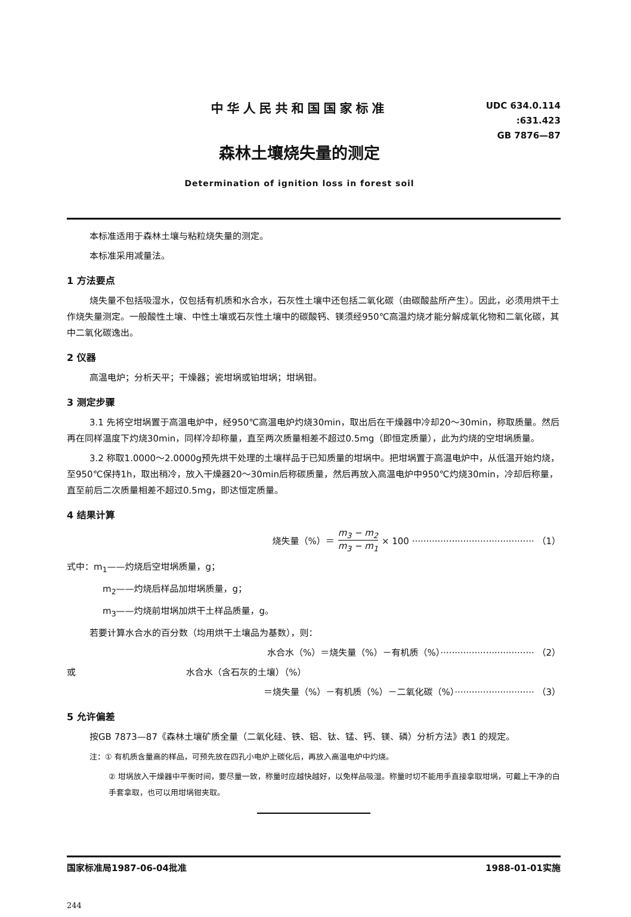中华人民共和国国家标准
森林土壤烧失量的测定
Determination of ignition loss in forest soil
UDC 634.0.114
:631.423
GB 7876—87
本标准适用于森林土壤与粘粒烧失量的测定。
本标准采用减量法。
1 方法要点
烧失量不包括吸湿水，仅包括有机质和水合水，石灰性土壤中还包括二氧化碳（由碳酸盐所产生）。因此，必须用烘干土作烧失量测定。一般酸性土壤、中性土壤或石灰性土壤中的碳酸钙、镁须经950℃高温灼烧才能分解成氧化物和二氧化碳，其中二氧化碳逸出。
2 仪器
高温电炉；分析天平；干燥器；瓷坩埚或铂坩埚；坩埚钳。
3 测定步骤
3.1 先将空坩埚置于高温电炉中，经950℃高温电炉灼烧30min，取出后在干燥器中冷却20～30min，称取质量。然后再在同样温度下灼烧30min，同样冷却称量，直至两次质量相差不超过0.5mg（即恒定质量），此为灼烧的空坩埚质量。
3.2 称取1.0000～2.0000g预先烘干处理的土壤样品于已知质量的坩埚中。把坩埚置于高温电炉中，从低温开始灼烧，至950℃保持1h，取出稍冷，放入干燥器20～30min后称碳质量，然后再放入高温电炉中950℃灼烧30min，冷却后称量，直至前后二次质量相差不超过0.5mg，即达恒定质量。
4 结果计算
烧失量（%）＝ m<sub>3</sub> − m<sub>2</sub> m<sub>3</sub> − m<sub>1</sub> × 100 ··········································· （1）
式中：m<sub>1</sub>——灼烧后空坩埚质量，g；
m<sub>2</sub>——灼烧后样品加坩埚质量，g；
m<sub>3</sub>——灼烧前坩埚加烘干土样品质量，g。
若要计算水合水的百分数（均用烘干土壤品为基数），则：
水合水（%）＝烧失量（%）－有机质（%）································· （2）
或 水合水（含石灰的土壤）（%）
＝烧失量（%）－有机质（%）－二氧化碳（%）···························· （3）
5 允许偏差
按GB 7873—87《森林土壤矿质全量（二氧化硅、铁、铝、钛、锰、钙、镁、磷）分析方法》表1 的规定。
注：① 有机质含量高的样品，可预先放在四孔小电炉上碳化后，再放入高温电炉中灼烧。
② 坩埚放入干燥器中平衡时间，要尽量一致，称量时应越快越好，以免样品吸湿。称量时切不能用手直接拿取坩埚，可戴上干净的白手套拿取，也可以用坩埚钳夹取。
国家标准局1987-06-04批准 1988-01-01实施
244